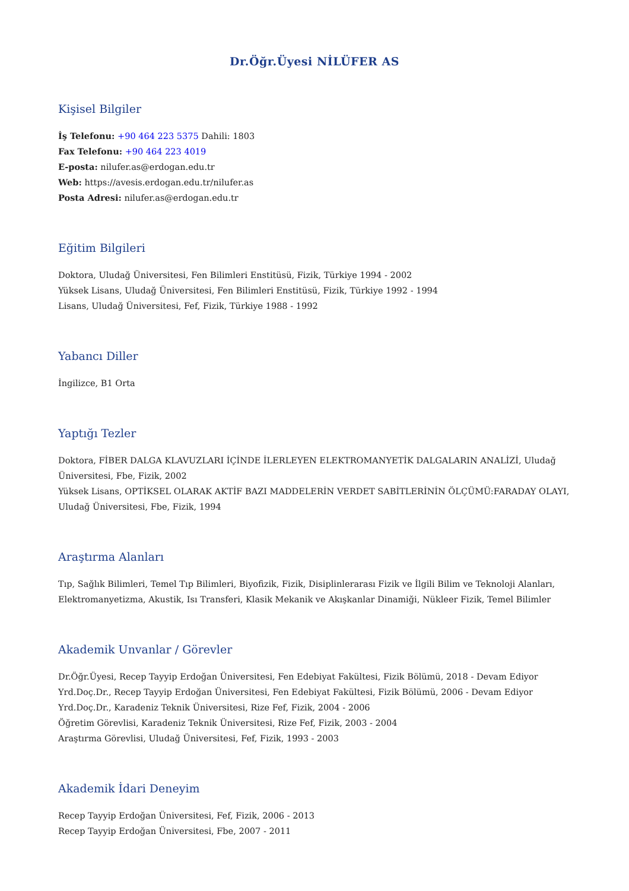Dr.Öğr.Üyesi NİLÜFER AS
Kişisel Bilgiler
İş Telefonu: +90 464 223 5375 Dahili: 1803
Fax Telefonu: +90 464 223 4019
E-posta: nilufer.as@erdogan.edu.tr
Web: https://avesis.erdogan.edu.tr/nilufer.as
Posta Adresi: nilufer.as@erdogan.edu.tr
Eğitim Bilgileri
Doktora, Uludağ Üniversitesi, Fen Bilimleri Enstitüsü, Fizik, Türkiye 1994 - 2002
Yüksek Lisans, Uludağ Üniversitesi, Fen Bilimleri Enstitüsü, Fizik, Türkiye 1992 - 1994
Lisans, Uludağ Üniversitesi, Fef, Fizik, Türkiye 1988 - 1992
Yabancı Diller
İngilizce, B1 Orta
Yaptığı Tezler
Doktora, FİBER DALGA KLAVUZLARI İÇİNDE İLERLEYEN ELEKTROMANYETİK DALGALARIN ANALİZİ, Uludağ Üniversitesi, Fbe, Fizik, 2002
Yüksek Lisans, OPTİKSEL OLARAK AKTİF BAZI MADDELERİN VERDET SABİTLERİNİN ÖLÇÜMÜ:FARADAY OLAYI, Uludağ Üniversitesi, Fbe, Fizik, 1994
Araştırma Alanları
Tıp, Sağlık Bilimleri, Temel Tıp Bilimleri, Biyofizik, Fizik, Disiplinlerarası Fizik ve İlgili Bilim ve Teknoloji Alanları, Elektromanyetizma, Akustik, Isı Transferi, Klasik Mekanik ve Akışkanlar Dinamiği, Nükleer Fizik, Temel Bilimler
Akademik Unvanlar / Görevler
Dr.Öğr.Üyesi, Recep Tayyip Erdoğan Üniversitesi, Fen Edebiyat Fakültesi, Fizik Bölümü, 2018 - Devam Ediyor
Yrd.Doç.Dr., Recep Tayyip Erdoğan Üniversitesi, Fen Edebiyat Fakültesi, Fizik Bölümü, 2006 - Devam Ediyor
Yrd.Doç.Dr., Karadeniz Teknik Üniversitesi, Rize Fef, Fizik, 2004 - 2006
Öğretim Görevlisi, Karadeniz Teknik Üniversitesi, Rize Fef, Fizik, 2003 - 2004
Araştırma Görevlisi, Uludağ Üniversitesi, Fef, Fizik, 1993 - 2003
Akademik İdari Deneyim
Recep Tayyip Erdoğan Üniversitesi, Fef, Fizik, 2006 - 2013
Recep Tayyip Erdoğan Üniversitesi, Fbe, 2007 - 2011